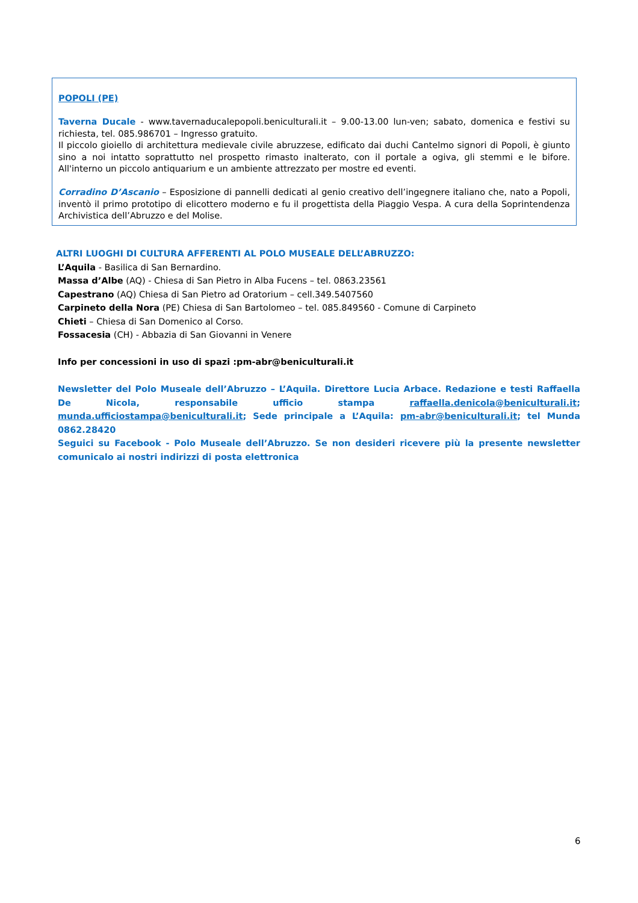POPOLI (PE)
Taverna Ducale - www.tavernaducalepopoli.beniculturali.it – 9.00-13.00 lun-ven; sabato, domenica e festivi su richiesta, tel. 085.986701 – Ingresso gratuito.
Il piccolo gioiello di architettura medievale civile abruzzese, edificato dai duchi Cantelmo signori di Popoli, è giunto sino a noi intatto soprattutto nel prospetto rimasto inalterato, con il portale a ogiva, gli stemmi e le bifore. All'interno un piccolo antiquarium e un ambiente attrezzato per mostre ed eventi.
Corradino D’Ascanio – Esposizione di pannelli dedicati al genio creativo dell’ingegnere italiano che, nato a Popoli, inventò il primo prototipo di elicottero moderno e fu il progettista della Piaggio Vespa. A cura della Soprintendenza Archivistica dell’Abruzzo e del Molise.
ALTRI LUOGHI DI CULTURA AFFERENTI AL POLO MUSEALE DELL’ABRUZZO:
L’Aquila - Basilica di San Bernardino.
Massa d’Albe (AQ) - Chiesa di San Pietro in Alba Fucens – tel. 0863.23561
Capestrano (AQ) Chiesa di San Pietro ad Oratorium – cell.349.5407560
Carpineto della Nora (PE) Chiesa di San Bartolomeo – tel. 085.849560 - Comune di Carpineto
Chieti – Chiesa di San Domenico al Corso.
Fossacesia (CH) - Abbazia di San Giovanni in Venere
Info per concessioni in uso di spazi :pm-abr@beniculturali.it
Newsletter del Polo Museale dell’Abruzzo – L’Aquila. Direttore Lucia Arbace. Redazione e testi Raffaella De Nicola, responsabile ufficio stampa raffaella.denicola@beniculturali.it; munda.ufficiostampa@beniculturali.it; Sede principale a L’Aquila: pm-abr@beniculturali.it; tel Munda 0862.28420
Seguici su Facebook - Polo Museale dell’Abruzzo. Se non desideri ricevere più la presente newsletter comunicalo ai nostri indirizzi di posta elettronica
6